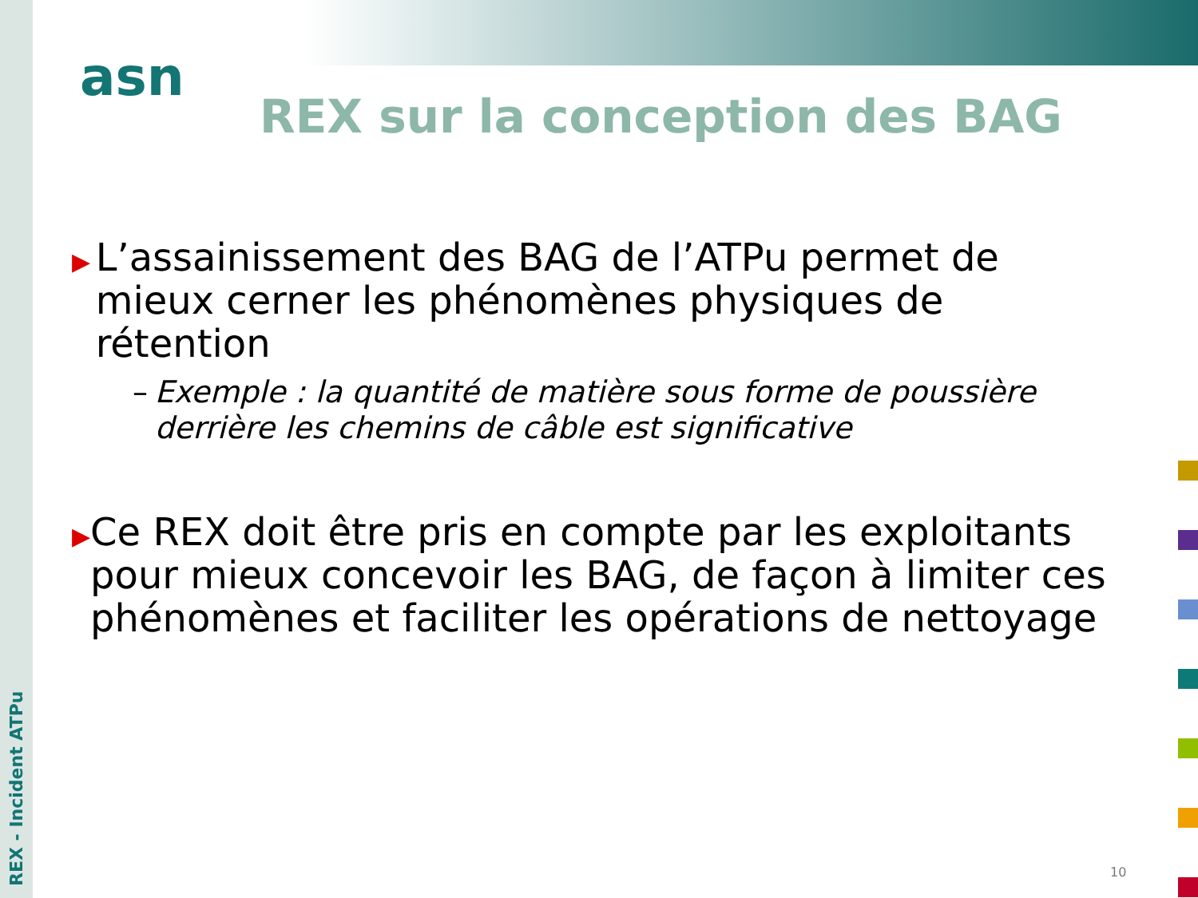asn
REX - Incident ATPu
REX sur la conception des BAG
▶
L’assainissement des BAG de l’ATPu permet de mieux cerner les phénomènes physiques de rétention
– Exemple : la quantité de matière sous forme de poussière derrière les chemins de câble est significative
▶
Ce REX doit être pris en compte par les exploitants pour mieux concevoir les BAG, de façon à limiter ces phénomènes et faciliter les opérations de nettoyage
10